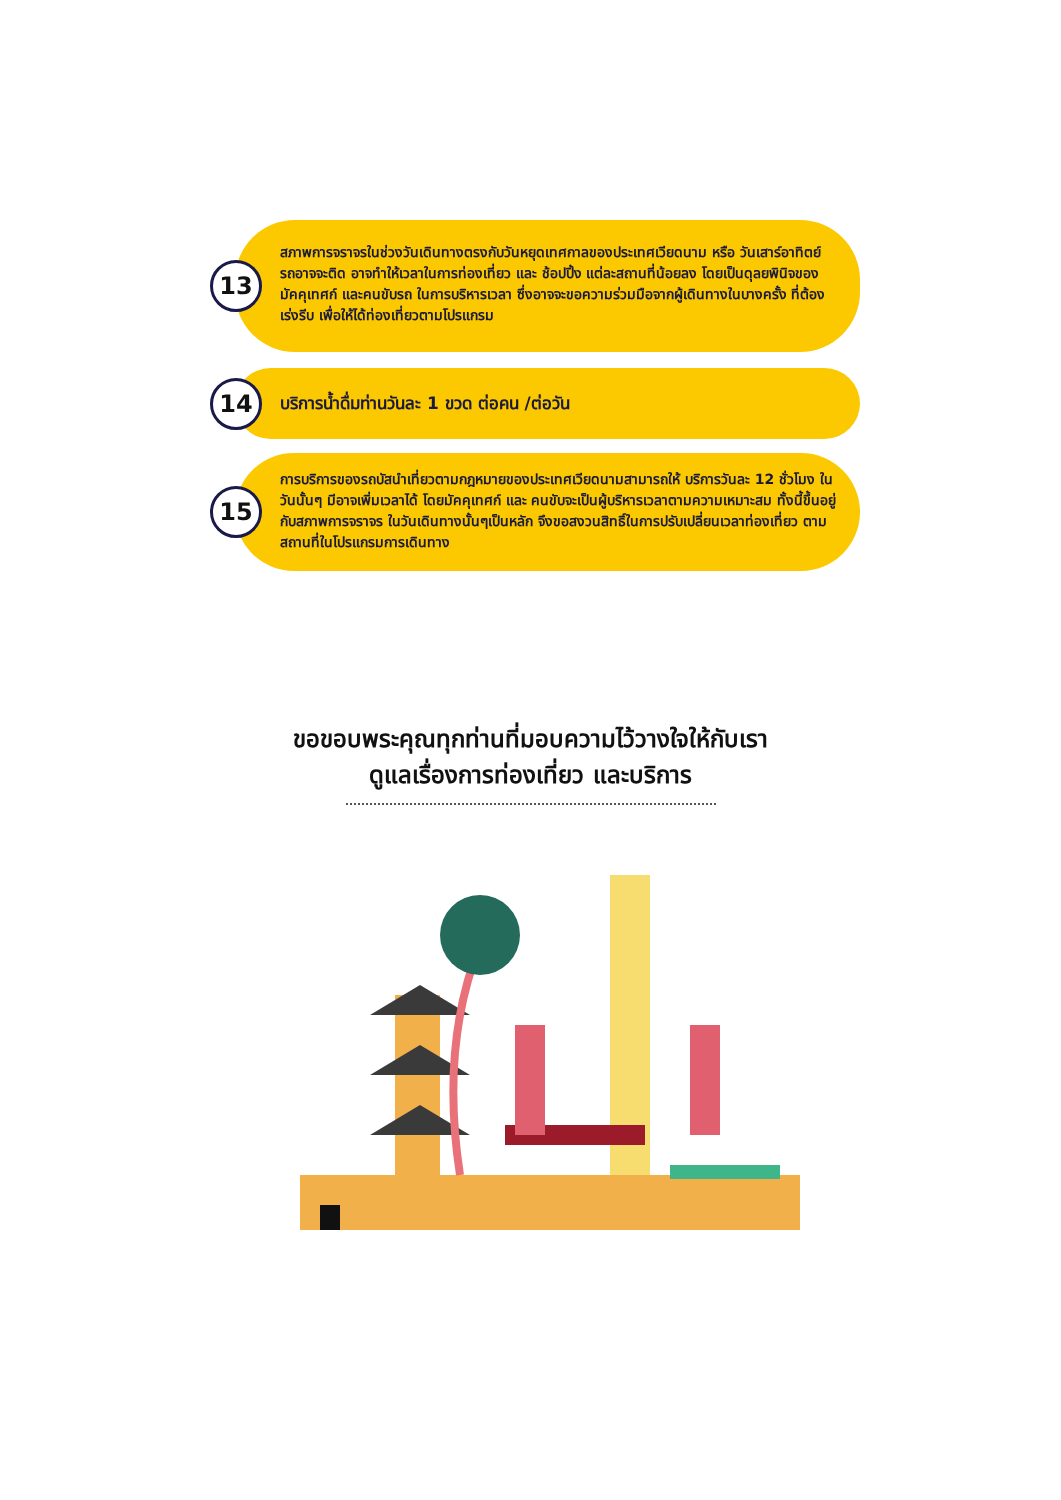13
สภาพการจราจรในช่วงวันเดินทางตรงกับวันหยุดเทศกาลของประเทศเวียดนาม หรือ วันเสาร์อาทิตย์ รถอาจจะติด อาจทำให้เวลาในการท่องเที่ยว และ ช้อปปิ้ง แต่ละสถานที่น้อยลง โดยเป็นดุลยพินิจของมัคคุเทศก์ และคนขับรถ ในการบริหารเวลา ซึ่งอาจจะขอความร่วมมือจากผู้เดินทางในบางครั้ง ที่ต้องเร่งรีบ เพื่อให้ได้ท่องเที่ยวตามโปรแกรม
14
บริการน้ำดื่มท่านวันละ 1 ขวด ต่อคน /ต่อวัน
15
การบริการของรถบัสนำเที่ยวตามกฎหมายของประเทศเวียดนามสามารถให้ บริการวันละ 12 ชั่วโมง ในวันนั้นๆ มีอาจเพิ่มเวลาได้ โดยมัคคุเทศก์ และ คนขับจะเป็นผู้บริหารเวลาตามความเหมาะสม ทั้งนี้ขึ้นอยู่กับสภาพการจราจร ในวันเดินทางนั้นๆเป็นหลัก จึงขอสงวนสิทธิ์ในการปรับเปลี่ยนเวลาท่องเที่ยว ตามสถานที่ในโปรแกรมการเดินทาง
ขอขอบพระคุณทุกท่านที่มอบความไว้วางใจให้กับเรา
ดูแลเรื่องการท่องเที่ยว และบริการ